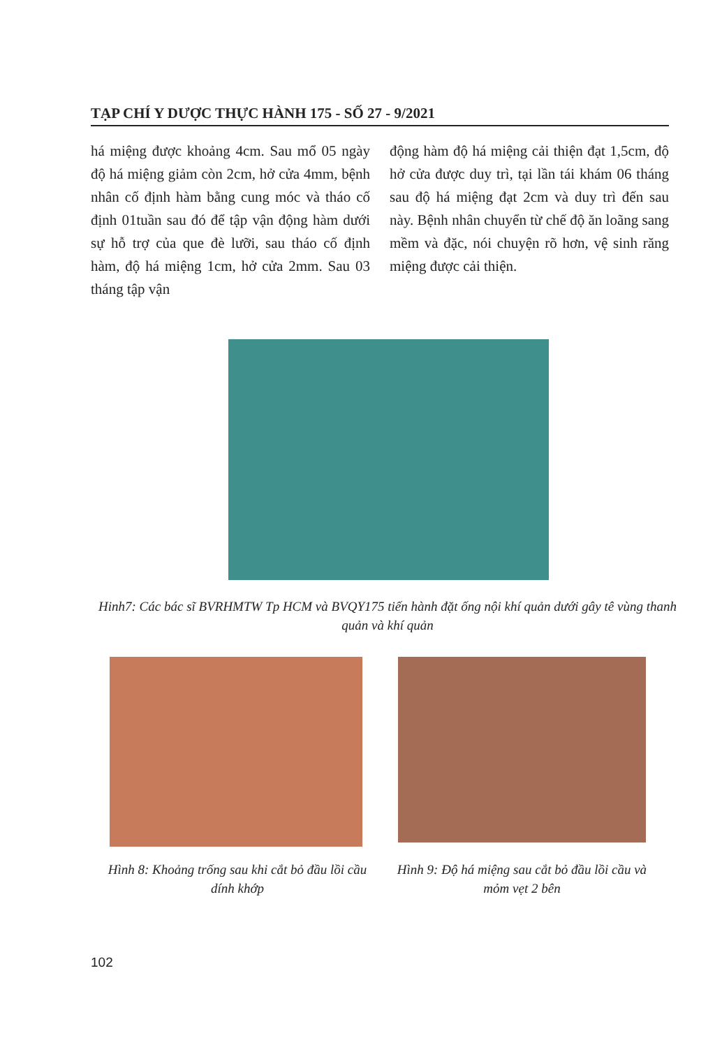TẠP CHÍ Y DƯỢC THỰC HÀNH 175 - SỐ 27 - 9/2021
há miệng được khoảng 4cm. Sau mổ 05 ngày độ há miệng giảm còn 2cm, hở cửa 4mm, bệnh nhân cố định hàm bằng cung móc và tháo cố định 01tuần sau đó để tập vận động hàm dưới sự hỗ trợ của que đè lưỡi, sau tháo cố định hàm, độ há miệng 1cm, hở cửa 2mm. Sau 03 tháng tập vận
động hàm độ há miệng cải thiện đạt 1,5cm, độ hở cửa được duy trì, tại lần tái khám 06 tháng sau độ há miệng đạt 2cm và duy trì đến sau này. Bệnh nhân chuyển từ chế độ ăn loãng sang mềm và đặc, nói chuyện rõ hơn, vệ sinh răng miệng được cải thiện.
Hinh7: Các bác sĩ BVRHMTW Tp HCM và BVQY175 tiến hành đặt ống nội khí quản dưới gây tê vùng thanh quản và khí quản
Hình 8: Khoảng trống sau khi cắt bỏ đầu lồi cầu dính khớp
Hình 9: Độ há miệng sau cắt bỏ đầu lồi cầu và mỏm vẹt 2 bên
102